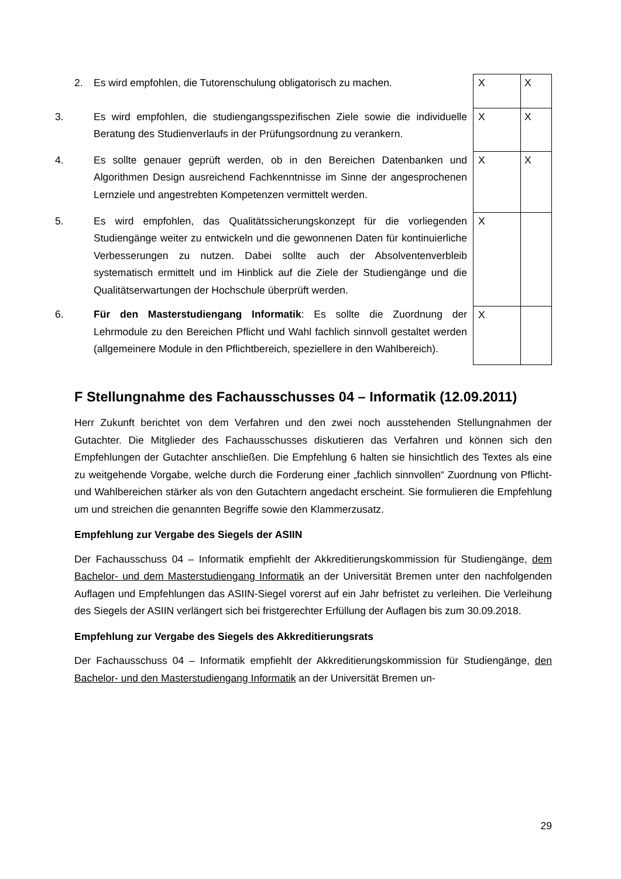| 2. Es wird empfohlen, die Tutorenschulung obligatorisch zu machen. | X | X |
| 3. Es wird empfohlen, die studiengangsspezifischen Ziele sowie die individu­elle Beratung des Studienverlaufs in der Prüfungsordnung zu verankern. | X | X |
| 4. Es sollte genauer geprüft werden, ob in den Bereichen Datenbanken und Algorithmen Design ausreichend Fachkenntnisse im Sinne der angespro­chenen Lernziele und angestrebten Kompetenzen vermittelt werden. | X | X |
| 5. Es wird empfohlen, das Qualitätssicherungskonzept für die vorliegenden Studiengänge weiter zu entwickeln und die gewonnenen Daten für kontinu­ierliche Verbesserungen zu nutzen. Dabei sollte auch der Absolventenverbleib systematisch ermittelt und im Hinblick auf die Ziele der Studiengänge und die Qualitätserwartungen der Hochschule überprüft werden. | X | |
| 6. Für den Masterstudiengang Informatik : Es sollte die Zuordnung der Lehrmodule zu den Bereichen Pflicht und Wahl fachlich sinnvoll gestaltet werden (allgemeinere Module in den Pflichtbereich, speziellere in den Wahlbereich). | X | |
F Stellungnahme des Fachausschusses 04 – Informatik (12.09.2011)
Herr Zukunft berichtet von dem Verfahren und den zwei noch ausstehenden Stellungnahmen der Gutachter. Die Mitglieder des Fachausschusses diskutieren das Verfahren und können sich den Empfehlungen der Gutachter anschließen. Die Empfehlung 6 halten sie hinsichtlich des Textes als eine zu weitgehende Vorgabe, welche durch die Forderung einer „fachlich sinnvollen“ Zuordnung von Pflicht- und Wahlbereichen stärker als von den Gutachtern ange­dacht erscheint. Sie formulieren die Empfehlung um und streichen die genannten Begriffe sowie den Klammerzusatz.
Empfehlung zur Vergabe des Siegels der ASIIN
Der Fachausschuss 04 – Informatik empfiehlt der Akkreditierungskommission für Studien­gänge, dem Bachelor- und dem Masterstudiengang Informatik an der Universität Bremen unter den nachfolgenden Auflagen und Empfehlungen das ASIIN-Siegel vorerst auf ein Jahr befristet zu verleihen. Die Verleihung des Siegels der ASIIN verlängert sich bei fristgerechter Erfüllung der Auflagen bis zum 30.09.2018.
Empfehlung zur Vergabe des Siegels des Akkreditierungsrats
Der Fachausschuss 04 – Informatik empfiehlt der Akkreditierungskommission für Studien­gänge, den Bachelor- und den Masterstudiengang Informatik an der Universität Bremen un-
29